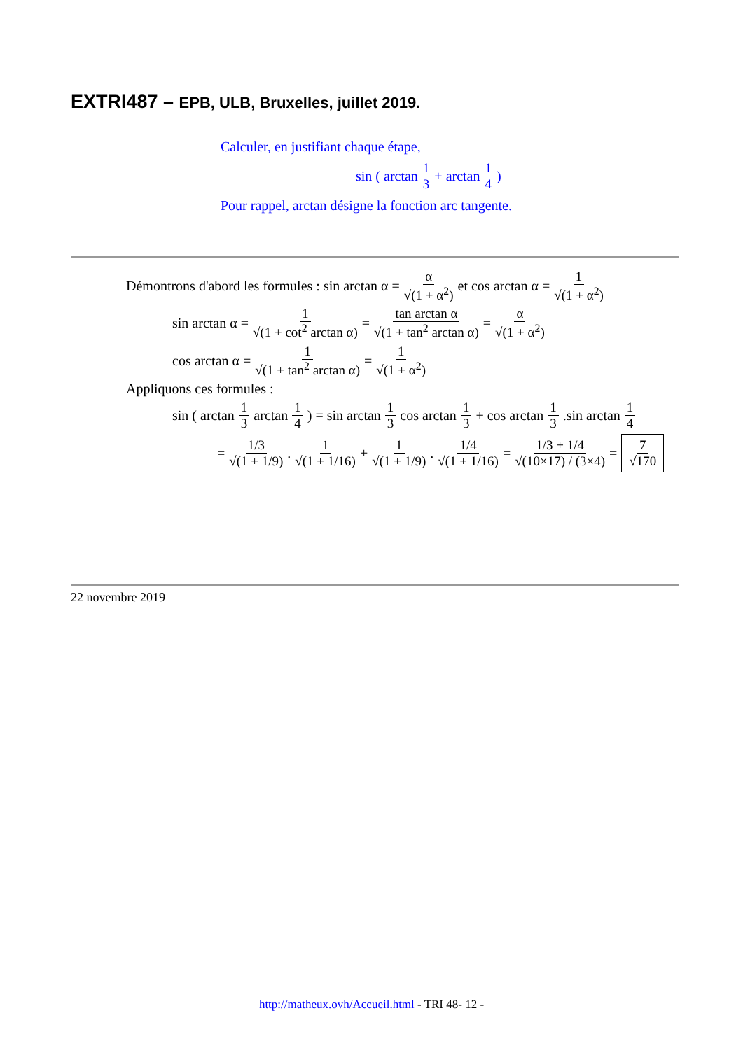EXTRI487 – EPB, ULB, Bruxelles, juillet 2019.
Calculer, en justifiant chaque étape,
sin ( arctan 1 3 + arctan 1 4 )
Pour rappel, arctan désigne la fonction arc tangente.
Démontrons d'abord les formules : sin arctan α = α √(1 + α<sup>2</sup>) et cos arctan α = 1 √(1 + α<sup>2</sup>)
sin arctan α = 1 √(1 + cot<sup>2</sup> arctan α) = tan arctan α √(1 + tan<sup>2</sup> arctan α) = α √(1 + α<sup>2</sup>)
cos arctan α = 1 √(1 + tan<sup>2</sup> arctan α) = 1 √(1 + α<sup>2</sup>)
Appliquons ces formules :
sin ( arctan 1 3 arctan 1 4 ) = sin arctan 1 3 cos arctan 1 3 + cos arctan 1 3 .sin arctan 1 4
= 1/3 √(1 + 1/9) . 1 √(1 + 1/16) + 1 √(1 + 1/9) . 1/4 √(1 + 1/16) = 1/3 + 1/4 √(10×17) / (3×4) = 7 √170
22 novembre 2019
http://matheux.ovh/Accueil.html - TRI 48- 12 -